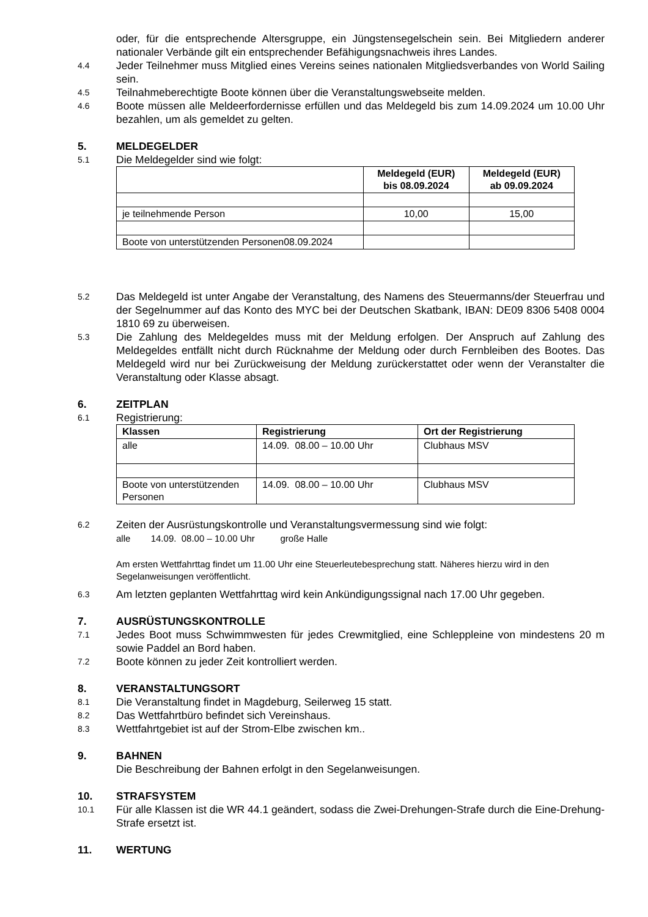oder, für die entsprechende Altersgruppe, ein Jüngstensegelschein sein. Bei Mitgliedern anderer nationaler Verbände gilt ein entsprechender Befähigungsnachweis ihres Landes.
4.4
Jeder Teilnehmer muss Mitglied eines Vereins seines nationalen Mitgliedsverbandes von World Sailing sein.
4.5
Teilnahmeberechtigte Boote können über die Veranstaltungswebseite melden.
4.6
Boote müssen alle Meldeerfordernisse erfüllen und das Meldegeld bis zum 14.09.2024 um 10.00 Uhr bezahlen, um als gemeldet zu gelten.
5. MELDEGELDER
5.1
Die Meldegelder sind wie folgt:
| | Meldegeld (EUR) bis 08.09.2024 | Meldegeld (EUR) ab 09.09.2024 |
| --- | --- | --- |
| je teilnehmende Person | 10,00 | 15,00 |
| Boote von unterstützenden Personen08.09.2024 | | |
5.2
Das Meldegeld ist unter Angabe der Veranstaltung, des Namens des Steuermanns/der Steuerfrau und der Segelnummer auf das Konto des MYC bei der Deutschen Skatbank, IBAN: DE09 8306 5408 0004 1810 69 zu überweisen.
5.3
Die Zahlung des Meldegeldes muss mit der Meldung erfolgen. Der Anspruch auf Zahlung des Meldegeldes entfällt nicht durch Rücknahme der Meldung oder durch Fernbleiben des Bootes. Das Meldegeld wird nur bei Zurückweisung der Meldung zurückerstattet oder wenn der Veranstalter die Veranstaltung oder Klasse absagt.
6. ZEITPLAN
6.1
Registrierung:
| Klassen | Registrierung | Ort der Registrierung |
| --- | --- | --- |
| alle | 14.09. 08.00 – 10.00 Uhr | Clubhaus MSV |
| Boote von unterstützenden Personen | 14.09. 08.00 – 10.00 Uhr | Clubhaus MSV |
6.2
Zeiten der Ausrüstungskontrolle und Veranstaltungsvermessung sind wie folgt:
alle 14.09. 08.00 – 10.00 Uhr große Halle
Am ersten Wettfahrttag findet um 11.00 Uhr eine Steuerleutebesprechung statt. Näheres hierzu wird in den Segelanweisungen veröffentlicht.
6.3
Am letzten geplanten Wettfahrttag wird kein Ankündigungssignal nach 17.00 Uhr gegeben.
7. AUSRÜSTUNGSKONTROLLE
7.1
Jedes Boot muss Schwimmwesten für jedes Crewmitglied, eine Schleppleine von mindestens 20 m sowie Paddel an Bord haben.
7.2
Boote können zu jeder Zeit kontrolliert werden.
8. VERANSTALTUNGSORT
8.1
Die Veranstaltung findet in Magdeburg, Seilerweg 15 statt.
8.2
Das Wettfahrtbüro befindet sich Vereinshaus.
8.3
Wettfahrtgebiet ist auf der Strom-Elbe zwischen km..
9. BAHNEN
Die Beschreibung der Bahnen erfolgt in den Segelanweisungen.
10. STRAFSYSTEM
10.1
Für alle Klassen ist die WR 44.1 geändert, sodass die Zwei-Drehungen-Strafe durch die Eine-Drehung-Strafe ersetzt ist.
11. WERTUNG